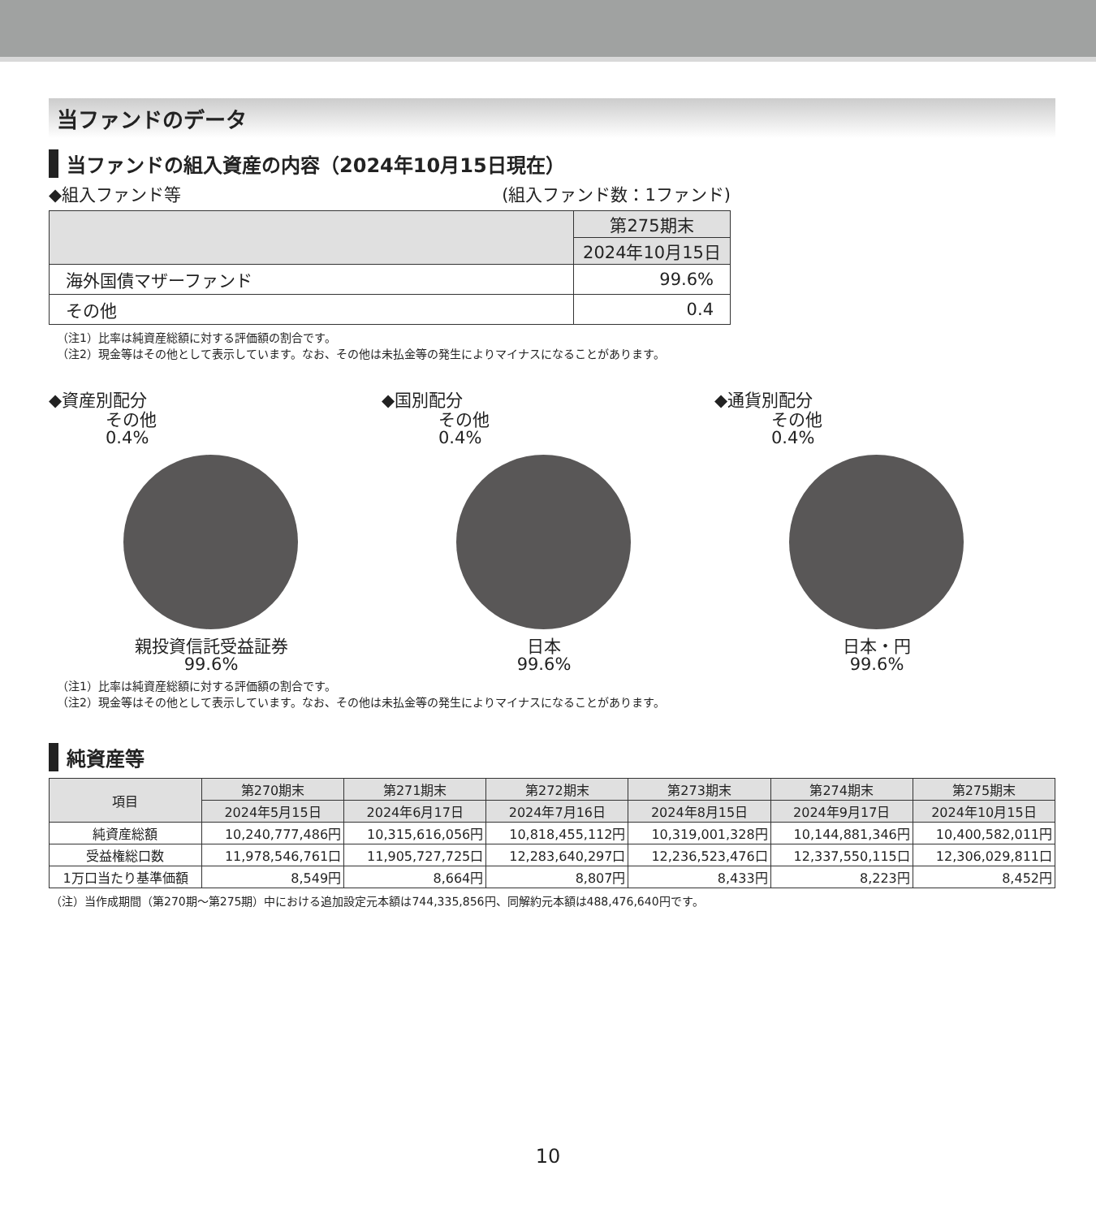当ファンドのデータ
当ファンドの組入資産の内容（2024年10月15日現在）
◆組入ファンド等 (組入ファンド数：1ファンド)
| | 第275期末 |
| --- | --- |
| | 2024年10月15日 |
| 海外国債マザーファンド | 99.6% |
| その他 | 0.4 |
（注1）比率は純資産総額に対する評価額の割合です。
（注2）現金等はその他として表示しています。なお、その他は未払金等の発生によりマイナスになることがあります。
◆資産別配分
その他
0.4%
親投資信託受益証券
99.6%
◆国別配分
その他
0.4%
日本
99.6%
◆通貨別配分
その他
0.4%
日本・円
99.6%
（注1）比率は純資産総額に対する評価額の割合です。
（注2）現金等はその他として表示しています。なお、その他は未払金等の発生によりマイナスになることがあります。
純資産等
| 項目 | 第270期末 | 第271期末 | 第272期末 | 第273期末 | 第274期末 | 第275期末 |
| --- | --- | --- | --- | --- | --- | --- |
| | 2024年5月15日 | 2024年6月17日 | 2024年7月16日 | 2024年8月15日 | 2024年9月17日 | 2024年10月15日 |
| 純資産総額 | 10,240,777,486円 | 10,315,616,056円 | 10,818,455,112円 | 10,319,001,328円 | 10,144,881,346円 | 10,400,582,011円 |
| 受益権総口数 | 11,978,546,761口 | 11,905,727,725口 | 12,283,640,297口 | 12,236,523,476口 | 12,337,550,115口 | 12,306,029,811口 |
| 1万口当たり基準価額 | 8,549円 | 8,664円 | 8,807円 | 8,433円 | 8,223円 | 8,452円 |
（注）当作成期間（第270期～第275期）中における追加設定元本額は744,335,856円、同解約元本額は488,476,640円です。
10